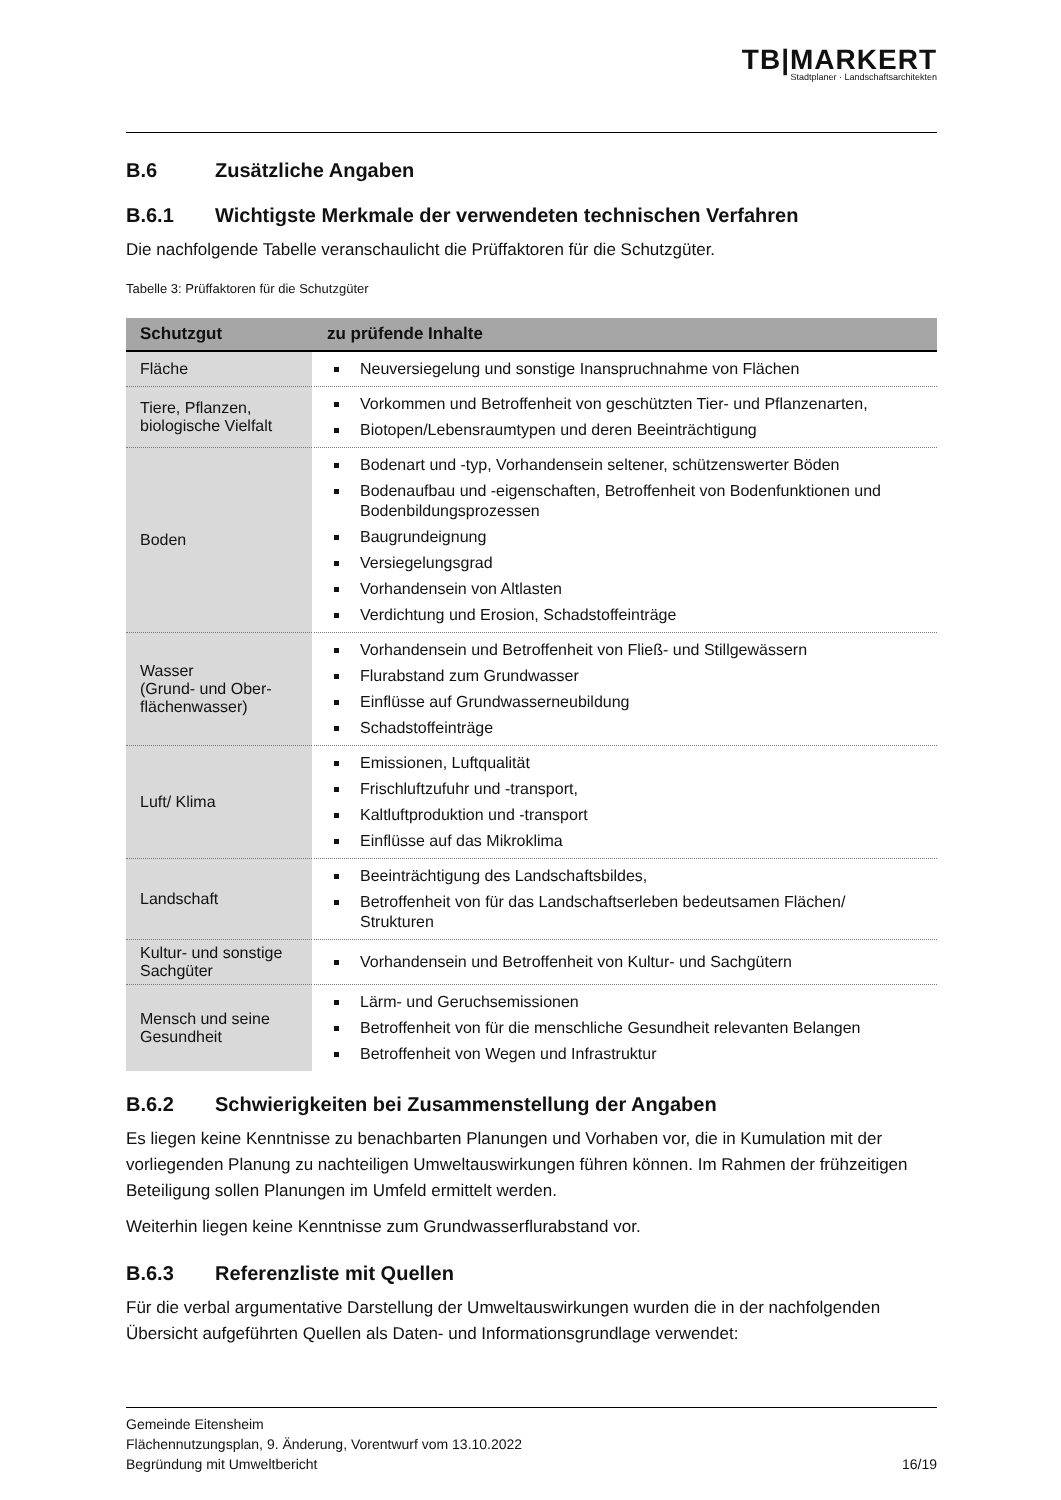TB|MARKERT
Stadtplaner · Landschaftsarchitekten
B.6 Zusätzliche Angaben
B.6.1 Wichtigste Merkmale der verwendeten technischen Verfahren
Die nachfolgende Tabelle veranschaulicht die Prüffaktoren für die Schutzgüter.
Tabelle 3: Prüffaktoren für die Schutzgüter
| Schutzgut | zu prüfende Inhalte |
| --- | --- |
| Fläche | Neuversiegelung und sonstige Inanspruchnahme von Flächen |
| Tiere, Pflanzen, biologische Vielfalt | Vorkommen und Betroffenheit von geschützten Tier- und Pflanzenarten, Biotopen/Lebensraumtypen und deren Beeinträchtigung |
| Boden | Bodenart und -typ, Vorhandensein seltener, schützenswerter Böden Bodenaufbau und -eigenschaften, Betroffenheit von Bodenfunktionen und Bodenbildungsprozessen Baugrundeignung Versiegelungsgrad Vorhandensein von Altlasten Verdichtung und Erosion, Schadstoffeinträge |
| Wasser (Grund- und Ober-flächenwasser) | Vorhandensein und Betroffenheit von Fließ- und Stillgewässern Flurabstand zum Grundwasser Einflüsse auf Grundwasserneubildung Schadstoffeinträge |
| Luft/ Klima | Emissionen, Luftqualität Frischluftzufuhr und -transport, Kaltluftproduktion und -transport Einflüsse auf das Mikroklima |
| Landschaft | Beeinträchtigung des Landschaftsbildes, Betroffenheit von für das Landschaftserleben bedeutsamen Flächen/ Strukturen |
| Kultur- und sonstige Sachgüter | Vorhandensein und Betroffenheit von Kultur- und Sachgütern |
| Mensch und seine Gesundheit | Lärm- und Geruchsemissionen Betroffenheit von für die menschliche Gesundheit relevanten Belangen Betroffenheit von Wegen und Infrastruktur |
B.6.2 Schwierigkeiten bei Zusammenstellung der Angaben
Es liegen keine Kenntnisse zu benachbarten Planungen und Vorhaben vor, die in Kumulation mit der vorliegenden Planung zu nachteiligen Umweltauswirkungen führen können. Im Rahmen der frühzeitigen Beteiligung sollen Planungen im Umfeld ermittelt werden.
Weiterhin liegen keine Kenntnisse zum Grundwasserflurabstand vor.
B.6.3 Referenzliste mit Quellen
Für die verbal argumentative Darstellung der Umweltauswirkungen wurden die in der nachfolgenden Übersicht aufgeführten Quellen als Daten- und Informationsgrundlage verwendet:
Gemeinde Eitensheim
Flächennutzungsplan, 9. Änderung, Vorentwurf vom 13.10.2022
Begründung mit Umweltbericht 16/19